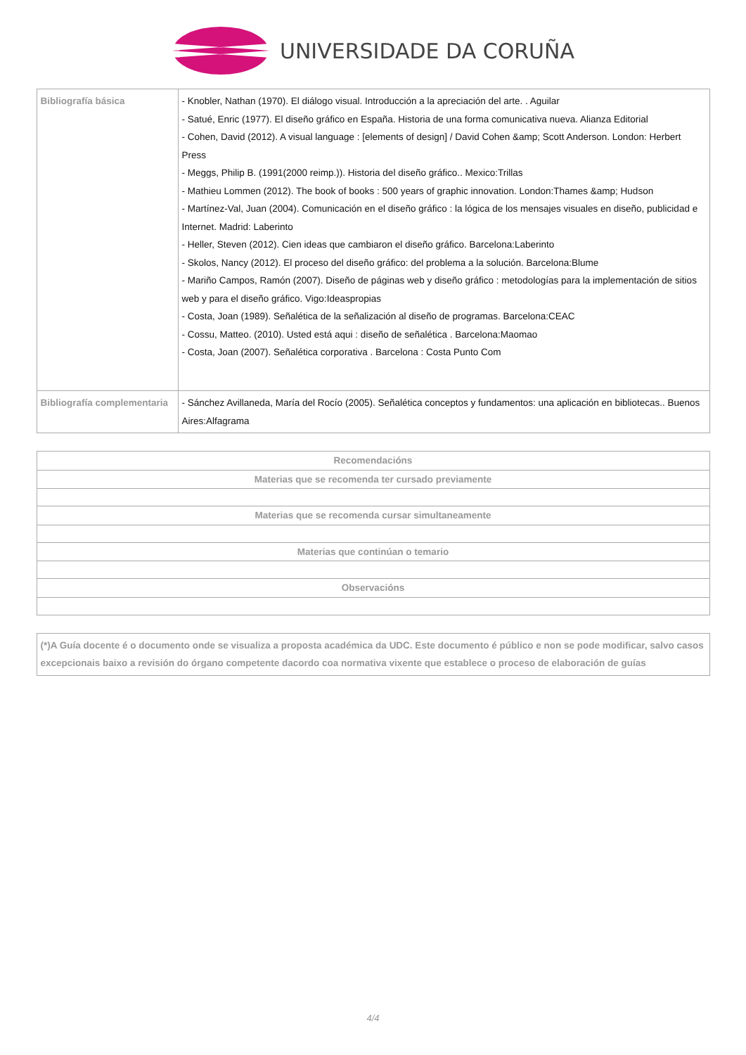UNIVERSIDADE DA CORUÑA
| Bibliografía básica | - Knobler, Nathan (1970). El diálogo visual. Introducción a la apreciación del arte. . Aguilar - Satué, Enric (1977). El diseño gráfico en España. Historia de una forma comunicativa nueva. Alianza Editorial - Cohen, David (2012). A visual language : [elements of design] / David Cohen &amp; Scott Anderson. London: Herbert Press - Meggs, Philip B. (1991(2000 reimp.)). Historia del diseño gráfico.. Mexico:Trillas - Mathieu Lommen (2012). The book of books : 500 years of graphic innovation. London:Thames &amp; Hudson - Martínez-Val, Juan (2004). Comunicación en el diseño gráfico : la lógica de los mensajes visuales en diseño, publicidad e Internet. Madrid: Laberinto - Heller, Steven (2012). Cien ideas que cambiaron el diseño gráfico. Barcelona:Laberinto - Skolos, Nancy (2012). El proceso del diseño gráfico: del problema a la solución. Barcelona:Blume - Mariño Campos, Ramón (2007). Diseño de páginas web y diseño gráfico : metodologías para la implementación de sitios web y para el diseño gráfico. Vigo:Ideaspropias - Costa, Joan (1989). Señalética de la señalización al diseño de programas. Barcelona:CEAC - Cossu, Matteo. (2010). Usted está aqui : diseño de señalética . Barcelona:Maomao - Costa, Joan (2007). Señalética corporativa . Barcelona : Costa Punto Com |
| Bibliografía complementaria | - Sánchez Avillaneda, María del Rocío (2005). Señalética conceptos y fundamentos: una aplicación en bibliotecas.. Buenos Aires:Alfagrama |
| Recomendacións |
| --- |
| Materias que se recomenda ter cursado previamente |
| Materias que se recomenda cursar simultaneamente |
| Materias que continúan o temario |
| Observacións |
| (*)A Guía docente é o documento onde se visualiza a proposta académica da UDC. Este documento é público e non se pode modificar, salvo casos excepcionais baixo a revisión do órgano competente dacordo coa normativa vixente que establece o proceso de elaboración de guías |
4/4